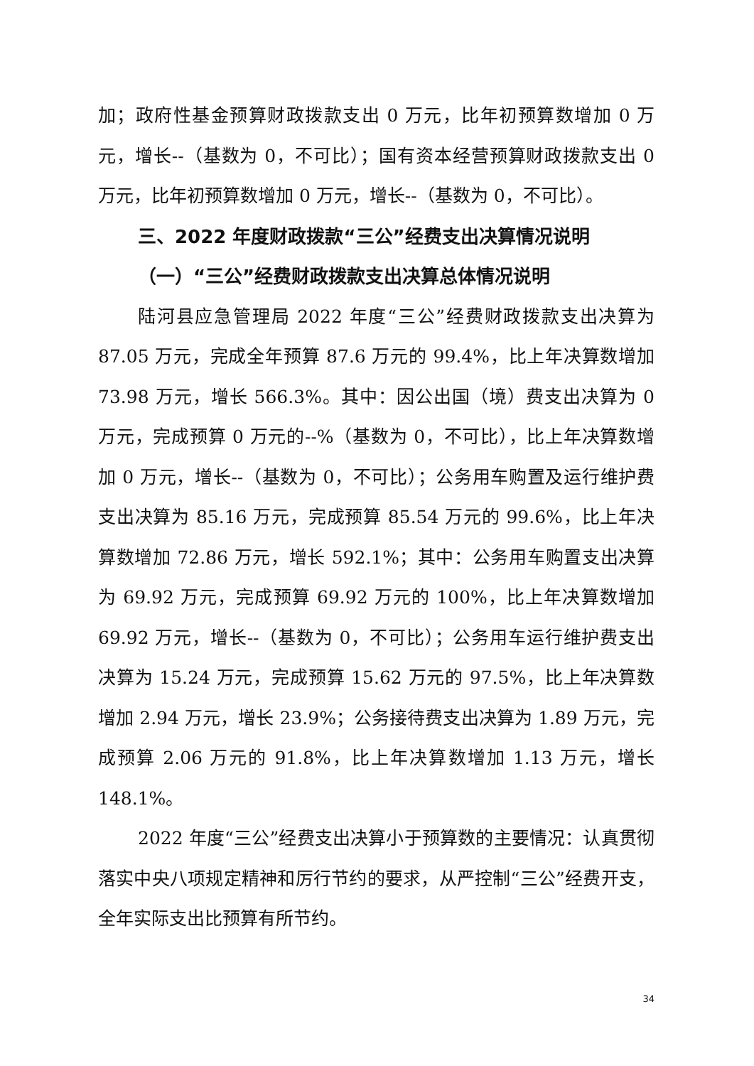加；政府性基金预算财政拨款支出 0 万元，比年初预算数增加 0 万元，增长--（基数为 0，不可比）；国有资本经营预算财政拨款支出 0 万元，比年初预算数增加 0 万元，增长--（基数为 0，不可比）。
三、2022 年度财政拨款“三公”经费支出决算情况说明
（一）“三公”经费财政拨款支出决算总体情况说明
陆河县应急管理局 2022 年度“三公”经费财政拨款支出决算为 87.05 万元，完成全年预算 87.6 万元的 99.4%，比上年决算数增加 73.98 万元，增长 566.3%。其中：因公出国（境）费支出决算为 0 万元，完成预算 0 万元的--%（基数为 0，不可比），比上年决算数增加 0 万元，增长--（基数为 0，不可比）；公务用车购置及运行维护费支出决算为 85.16 万元，完成预算 85.54 万元的 99.6%，比上年决算数增加 72.86 万元，增长 592.1%；其中：公务用车购置支出决算为 69.92 万元，完成预算 69.92 万元的 100%，比上年决算数增加 69.92 万元，增长--（基数为 0，不可比）；公务用车运行维护费支出决算为 15.24 万元，完成预算 15.62 万元的 97.5%，比上年决算数增加 2.94 万元，增长 23.9%；公务接待费支出决算为 1.89 万元，完成预算 2.06 万元的 91.8%，比上年决算数增加 1.13 万元，增长 148.1%。
2022 年度“三公”经费支出决算小于预算数的主要情况：认真贯彻落实中央八项规定精神和厉行节约的要求，从严控制“三公”经费开支，全年实际支出比预算有所节约。
34